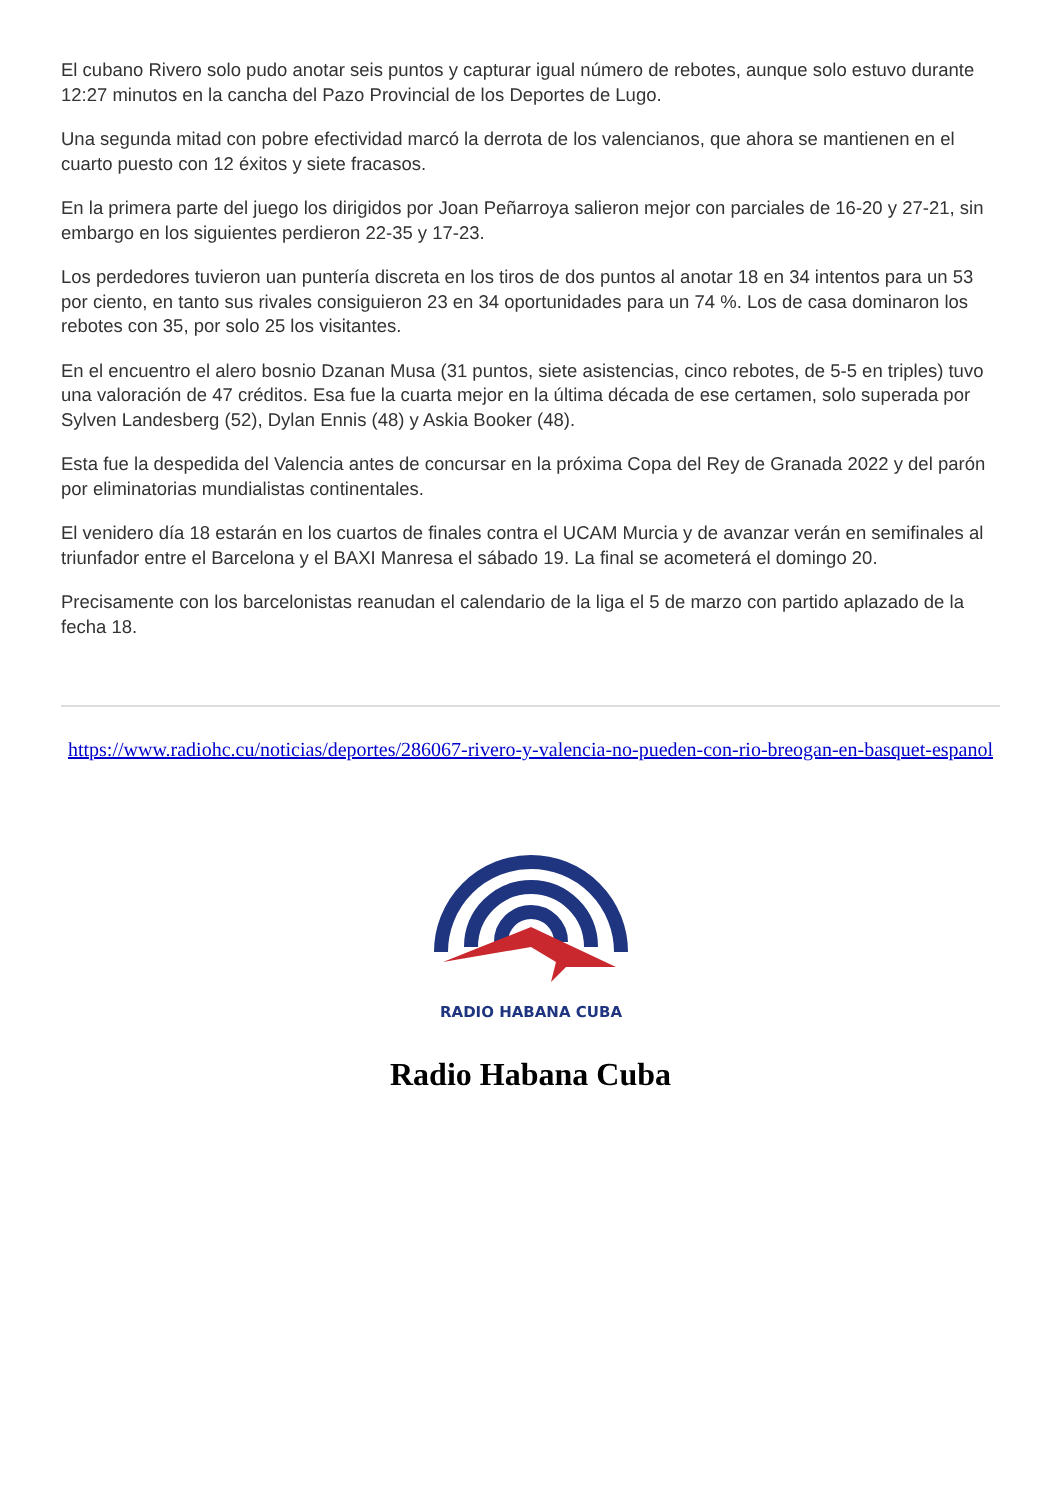El cubano Rivero solo pudo anotar seis puntos y capturar igual número de rebotes, aunque solo estuvo durante 12:27 minutos en la cancha del Pazo Provincial de los Deportes de Lugo.
Una segunda mitad con pobre efectividad marcó la derrota de los valencianos, que ahora se mantienen en el cuarto puesto con 12 éxitos y siete fracasos.
En la primera parte del juego los dirigidos por Joan Peñarroya salieron mejor con parciales de 16-20 y 27-21, sin embargo en los siguientes perdieron 22-35 y 17-23.
Los perdedores tuvieron uan puntería discreta en los tiros de dos puntos al anotar 18 en 34 intentos para un 53 por ciento, en tanto sus rivales consiguieron 23 en 34 oportunidades para un 74 %. Los de casa dominaron los rebotes con 35, por solo 25 los visitantes.
En el encuentro el alero bosnio Dzanan Musa (31 puntos, siete asistencias, cinco rebotes, de 5-5 en triples) tuvo una valoración de 47 créditos. Esa fue la cuarta mejor en la última década de ese certamen, solo superada por Sylven Landesberg (52), Dylan Ennis (48) y Askia Booker (48).
Esta fue la despedida del Valencia antes de concursar en la próxima Copa del Rey de Granada 2022 y del parón por eliminatorias mundialistas continentales.
El venidero día 18 estarán en los cuartos de finales contra el UCAM Murcia y de avanzar verán en semifinales al triunfador entre el Barcelona y el BAXI Manresa el sábado 19. La final se acometerá el domingo 20.
Precisamente con los barcelonistas reanudan el calendario de la liga el 5 de marzo con partido aplazado de la fecha 18.
https://www.radiohc.cu/noticias/deportes/286067-rivero-y-valencia-no-pueden-con-rio-breogan-en-basquet-espanol
RADIO HABANA CUBA
Radio Habana Cuba